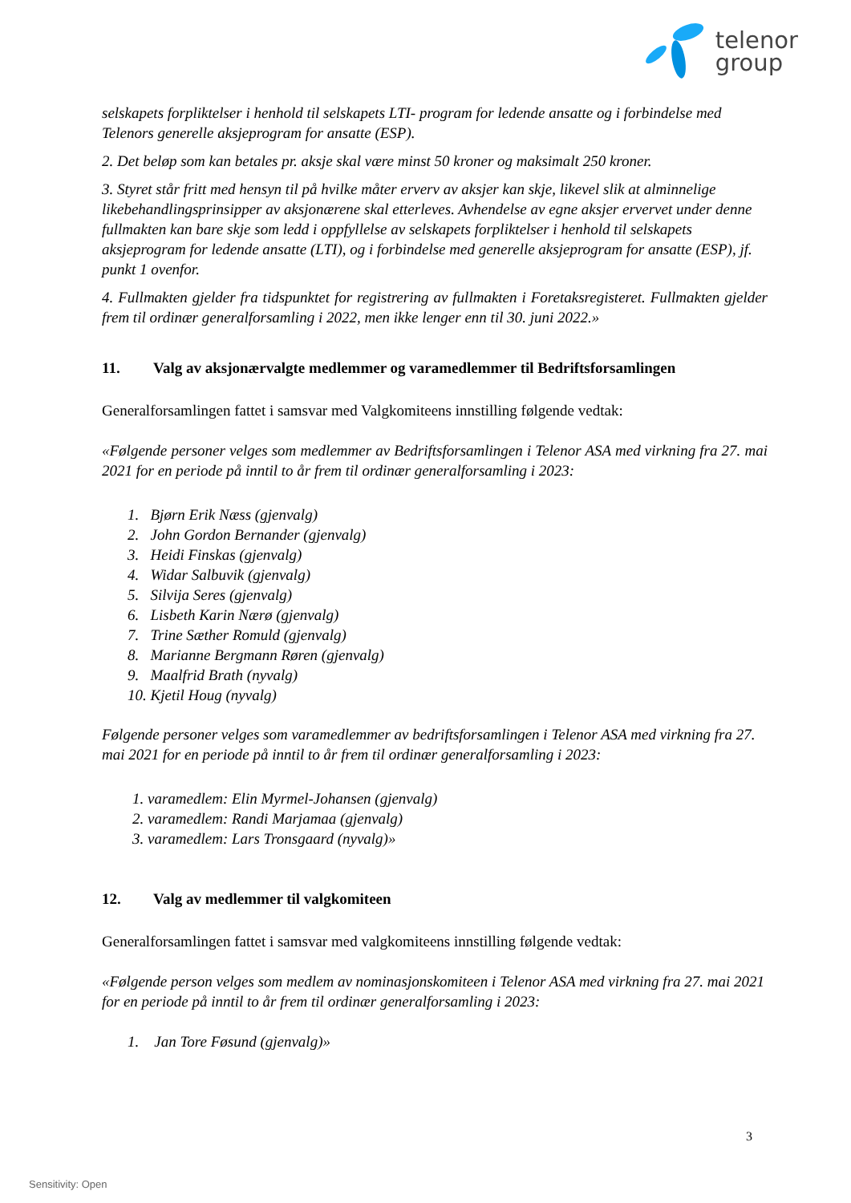telenor
group
selskapets forpliktelser i henhold til selskapets LTI- program for ledende ansatte og i forbindelse med Telenors generelle aksjeprogram for ansatte (ESP).
2. Det beløp som kan betales pr. aksje skal være minst 50 kroner og maksimalt 250 kroner.
3. Styret står fritt med hensyn til på hvilke måter erverv av aksjer kan skje, likevel slik at alminnelige likebehandlingsprinsipper av aksjonærene skal etterleves. Avhendelse av egne aksjer ervervet under denne fullmakten kan bare skje som ledd i oppfyllelse av selskapets forpliktelser i henhold til selskapets aksjeprogram for ledende ansatte (LTI), og i forbindelse med generelle aksjeprogram for ansatte (ESP), jf. punkt 1 ovenfor.
4. Fullmakten gjelder fra tidspunktet for registrering av fullmakten i Foretaksregisteret. Fullmakten gjelder frem til ordinær generalforsamling i 2022, men ikke lenger enn til 30. juni 2022.»
11. Valg av aksjonærvalgte medlemmer og varamedlemmer til Bedriftsforsamlingen
Generalforsamlingen fattet i samsvar med Valgkomiteens innstilling følgende vedtak:
«Følgende personer velges som medlemmer av Bedriftsforsamlingen i Telenor ASA med virkning fra 27. mai 2021 for en periode på inntil to år frem til ordinær generalforsamling i 2023:
1. Bjørn Erik Næss (gjenvalg)
2. John Gordon Bernander (gjenvalg)
3. Heidi Finskas (gjenvalg)
4. Widar Salbuvik (gjenvalg)
5. Silvija Seres (gjenvalg)
6. Lisbeth Karin Nærø (gjenvalg)
7. Trine Sæther Romuld (gjenvalg)
8. Marianne Bergmann Røren (gjenvalg)
9. Maalfrid Brath (nyvalg)
10. Kjetil Houg (nyvalg)
Følgende personer velges som varamedlemmer av bedriftsforsamlingen i Telenor ASA med virkning fra 27. mai 2021 for en periode på inntil to år frem til ordinær generalforsamling i 2023:
1. varamedlem: Elin Myrmel-Johansen (gjenvalg)
2. varamedlem: Randi Marjamaa (gjenvalg)
3. varamedlem: Lars Tronsgaard (nyvalg)»
12. Valg av medlemmer til valgkomiteen
Generalforsamlingen fattet i samsvar med valgkomiteens innstilling følgende vedtak:
«Følgende person velges som medlem av nominasjonskomiteen i Telenor ASA med virkning fra 27. mai 2021 for en periode på inntil to år frem til ordinær generalforsamling i 2023:
1. Jan Tore Føsund (gjenvalg)»
3
Sensitivity: Open